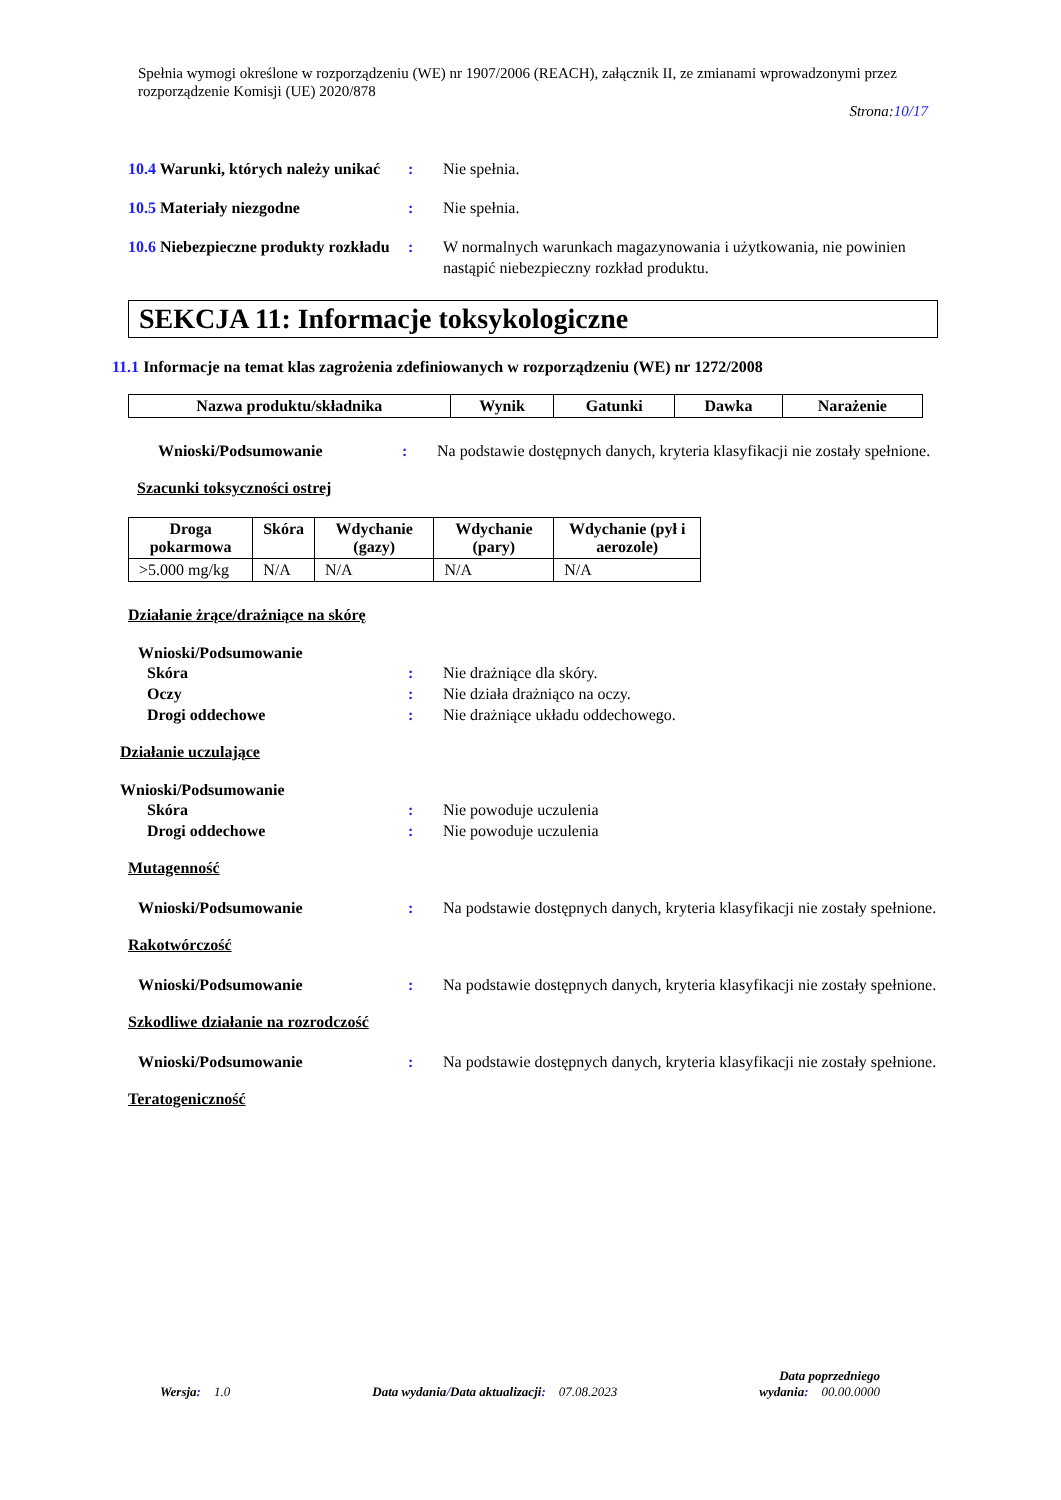Spełnia wymogi określone w rozporządzeniu (WE) nr 1907/2006 (REACH), załącznik II, ze zmianami wprowadzonymi przez rozporządzenie Komisji (UE) 2020/878
Strona:10/17
10.4 Warunki, których należy unikać
: Nie spełnia.
10.5 Materiały niezgodne : Nie spełnia.
10.6 Niebezpieczne produkty rozkładu
: W normalnych warunkach magazynowania i użytkowania, nie powinien nastąpić niebezpieczny rozkład produktu.
SEKCJA 11: Informacje toksykologiczne
11.1 Informacje na temat klas zagrożenia zdefiniowanych w rozporządzeniu (WE) nr 1272/2008
| Nazwa produktu/składnika | Wynik | Gatunki | Dawka | Narażenie |
| --- | --- | --- | --- | --- |
Wnioski/Podsumowanie : Na podstawie dostępnych danych, kryteria klasyfikacji nie zostały spełnione.
Szacunki toksyczności ostrej
| Droga pokarmowa | Skóra | Wdychanie (gazy) | Wdychanie (pary) | Wdychanie (pył i aerozole) |
| --- | --- | --- | --- | --- |
| >5.000 mg/kg | N/A | N/A | N/A | N/A |
Działanie żrące/drażniące na skórę
Wnioski/Podsumowanie
Skóra : Nie drażniące dla skóry.
Oczy : Nie działa drażniąco na oczy.
Drogi oddechowe : Nie drażniące układu oddechowego.
Działanie uczulające
Wnioski/Podsumowanie
Skóra : Nie powoduje uczulenia
Drogi oddechowe : Nie powoduje uczulenia
Mutagenność
Wnioski/Podsumowanie : Na podstawie dostępnych danych, kryteria klasyfikacji nie zostały spełnione.
Rakotwórczość
Wnioski/Podsumowanie : Na podstawie dostępnych danych, kryteria klasyfikacji nie zostały spełnione.
Szkodliwe działanie na rozrodczość
Wnioski/Podsumowanie : Na podstawie dostępnych danych, kryteria klasyfikacji nie zostały spełnione.
Teratogeniczność
Wersja: 1.0 Data wydania/Data aktualizacji: 07.08.2023 Data poprzedniego
wydania: 00.00.0000